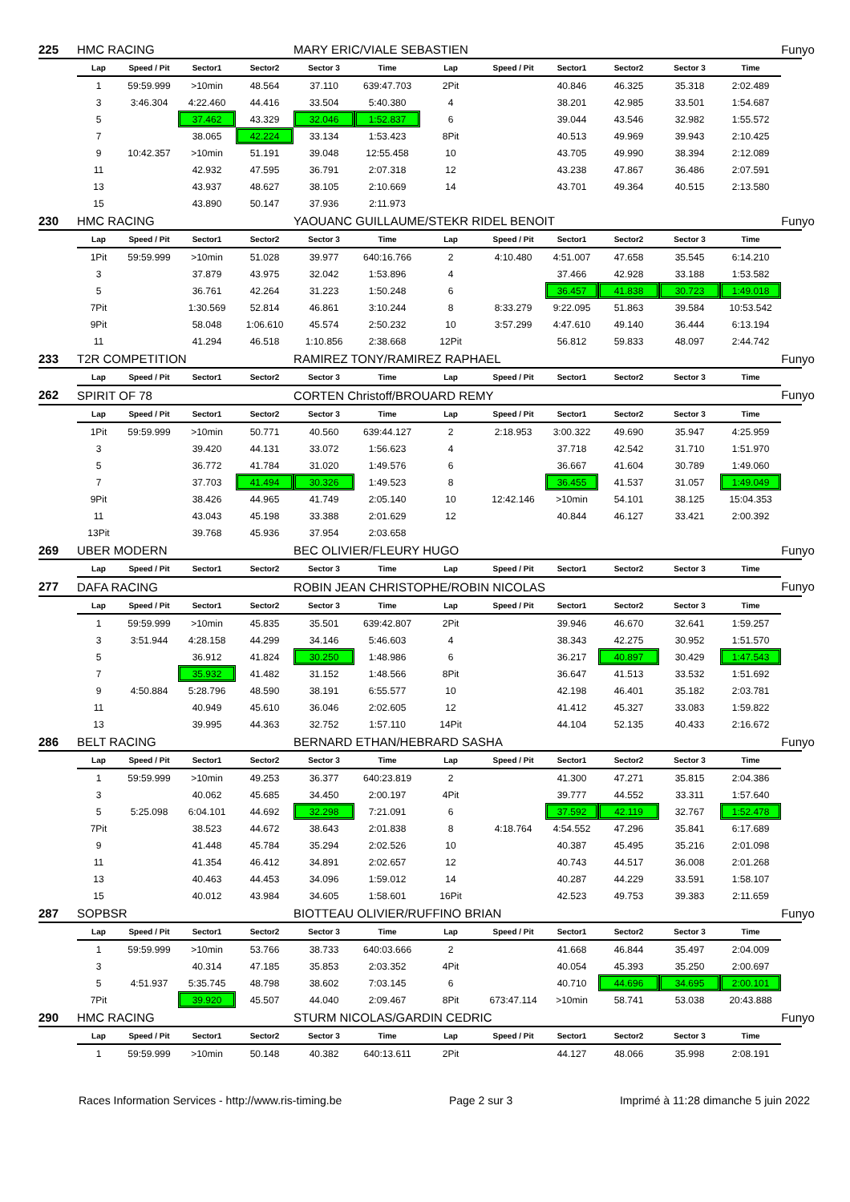| 225 | HMC RACING | | | | MARY ERIC/VIALE SEBASTIEN | | | | | | | | Funyo |
| | Lap | Speed / Pit | Sector1 | Sector2 | Sector 3 | Time | Lap | Speed / Pit | Sector1 | Sector2 | Sector 3 | Time | |
| | 1 | 59:59.999 | >10min | 48.564 | 37.110 | 639:47.703 | 2Pit | | 40.846 | 46.325 | 35.318 | 2:02.489 | |
| | 3 | 3:46.304 | 4:22.460 | 44.416 | 33.504 | 5:40.380 | 4 | | 38.201 | 42.985 | 33.501 | 1:54.687 | |
| | 5 | | 37.462 | 43.329 | 32.046 | 1:52.837 | 6 | | 39.044 | 43.546 | 32.982 | 1:55.572 | |
| | 7 | | 38.065 | 42.224 | 33.134 | 1:53.423 | 8Pit | | 40.513 | 49.969 | 39.943 | 2:10.425 | |
| | 9 | 10:42.357 | >10min | 51.191 | 39.048 | 12:55.458 | 10 | | 43.705 | 49.990 | 38.394 | 2:12.089 | |
| | 11 | | 42.932 | 47.595 | 36.791 | 2:07.318 | 12 | | 43.238 | 47.867 | 36.486 | 2:07.591 | |
| | 13 | | 43.937 | 48.627 | 38.105 | 2:10.669 | 14 | | 43.701 | 49.364 | 40.515 | 2:13.580 | |
| | 15 | | 43.890 | 50.147 | 37.936 | 2:11.973 | | | | | | | |
| 230 | HMC RACING | | | | YAOUANC GUILLAUME/STEKR RIDEL BENOIT | | | | | | | | Funyo |
| | Lap | Speed / Pit | Sector1 | Sector2 | Sector 3 | Time | Lap | Speed / Pit | Sector1 | Sector2 | Sector 3 | Time | |
| | 1Pit | 59:59.999 | >10min | 51.028 | 39.977 | 640:16.766 | 2 | 4:10.480 | 4:51.007 | 47.658 | 35.545 | 6:14.210 | |
| | 3 | | 37.879 | 43.975 | 32.042 | 1:53.896 | 4 | | 37.466 | 42.928 | 33.188 | 1:53.582 | |
| | 5 | | 36.761 | 42.264 | 31.223 | 1:50.248 | 6 | | 36.457 | 41.838 | 30.723 | 1:49.018 | |
| | 7Pit | | 1:30.569 | 52.814 | 46.861 | 3:10.244 | 8 | 8:33.279 | 9:22.095 | 51.863 | 39.584 | 10:53.542 | |
| | 9Pit | | 58.048 | 1:06.610 | 45.574 | 2:50.232 | 10 | 3:57.299 | 4:47.610 | 49.140 | 36.444 | 6:13.194 | |
| | 11 | | 41.294 | 46.518 | 1:10.856 | 2:38.668 | 12Pit | | 56.812 | 59.833 | 48.097 | 2:44.742 | |
| 233 | T2R COMPETITION | | | | RAMIREZ TONY/RAMIREZ RAPHAEL | | | | | | | | Funyo |
| | Lap | Speed / Pit | Sector1 | Sector2 | Sector 3 | Time | Lap | Speed / Pit | Sector1 | Sector2 | Sector 3 | Time | |
| 262 | SPIRIT OF 78 | | | | CORTEN Christoff/BROUARD REMY | | | | | | | | Funyo |
| | Lap | Speed / Pit | Sector1 | Sector2 | Sector 3 | Time | Lap | Speed / Pit | Sector1 | Sector2 | Sector 3 | Time | |
| | 1Pit | 59:59.999 | >10min | 50.771 | 40.560 | 639:44.127 | 2 | 2:18.953 | 3:00.322 | 49.690 | 35.947 | 4:25.959 | |
| | 3 | | 39.420 | 44.131 | 33.072 | 1:56.623 | 4 | | 37.718 | 42.542 | 31.710 | 1:51.970 | |
| | 5 | | 36.772 | 41.784 | 31.020 | 1:49.576 | 6 | | 36.667 | 41.604 | 30.789 | 1:49.060 | |
| | 7 | | 37.703 | 41.494 | 30.326 | 1:49.523 | 8 | | 36.455 | 41.537 | 31.057 | 1:49.049 | |
| | 9Pit | | 38.426 | 44.965 | 41.749 | 2:05.140 | 10 | 12:42.146 | >10min | 54.101 | 38.125 | 15:04.353 | |
| | 11 | | 43.043 | 45.198 | 33.388 | 2:01.629 | 12 | | 40.844 | 46.127 | 33.421 | 2:00.392 | |
| | 13Pit | | 39.768 | 45.936 | 37.954 | 2:03.658 | | | | | | | |
| 269 | UBER MODERN | | | | BEC OLIVIER/FLEURY HUGO | | | | | | | | Funyo |
| | Lap | Speed / Pit | Sector1 | Sector2 | Sector 3 | Time | Lap | Speed / Pit | Sector1 | Sector2 | Sector 3 | Time | |
| 277 | DAFA RACING | | | | ROBIN JEAN CHRISTOPHE/ROBIN NICOLAS | | | | | | | | Funyo |
| | Lap | Speed / Pit | Sector1 | Sector2 | Sector 3 | Time | Lap | Speed / Pit | Sector1 | Sector2 | Sector 3 | Time | |
| | 1 | 59:59.999 | >10min | 45.835 | 35.501 | 639:42.807 | 2Pit | | 39.946 | 46.670 | 32.641 | 1:59.257 | |
| | 3 | 3:51.944 | 4:28.158 | 44.299 | 34.146 | 5:46.603 | 4 | | 38.343 | 42.275 | 30.952 | 1:51.570 | |
| | 5 | | 36.912 | 41.824 | 30.250 | 1:48.986 | 6 | | 36.217 | 40.897 | 30.429 | 1:47.543 | |
| | 7 | | 35.932 | 41.482 | 31.152 | 1:48.566 | 8Pit | | 36.647 | 41.513 | 33.532 | 1:51.692 | |
| | 9 | 4:50.884 | 5:28.796 | 48.590 | 38.191 | 6:55.577 | 10 | | 42.198 | 46.401 | 35.182 | 2:03.781 | |
| | 11 | | 40.949 | 45.610 | 36.046 | 2:02.605 | 12 | | 41.412 | 45.327 | 33.083 | 1:59.822 | |
| | 13 | | 39.995 | 44.363 | 32.752 | 1:57.110 | 14Pit | | 44.104 | 52.135 | 40.433 | 2:16.672 | |
| 286 | BELT RACING | | | | BERNARD ETHAN/HEBRARD SASHA | | | | | | | | Funyo |
| | Lap | Speed / Pit | Sector1 | Sector2 | Sector 3 | Time | Lap | Speed / Pit | Sector1 | Sector2 | Sector 3 | Time | |
| | 1 | 59:59.999 | >10min | 49.253 | 36.377 | 640:23.819 | 2 | | 41.300 | 47.271 | 35.815 | 2:04.386 | |
| | 3 | | 40.062 | 45.685 | 34.450 | 2:00.197 | 4Pit | | 39.777 | 44.552 | 33.311 | 1:57.640 | |
| | 5 | 5:25.098 | 6:04.101 | 44.692 | 32.298 | 7:21.091 | 6 | | 37.592 | 42.119 | 32.767 | 1:52.478 | |
| | 7Pit | | 38.523 | 44.672 | 38.643 | 2:01.838 | 8 | 4:18.764 | 4:54.552 | 47.296 | 35.841 | 6:17.689 | |
| | 9 | | 41.448 | 45.784 | 35.294 | 2:02.526 | 10 | | 40.387 | 45.495 | 35.216 | 2:01.098 | |
| | 11 | | 41.354 | 46.412 | 34.891 | 2:02.657 | 12 | | 40.743 | 44.517 | 36.008 | 2:01.268 | |
| | 13 | | 40.463 | 44.453 | 34.096 | 1:59.012 | 14 | | 40.287 | 44.229 | 33.591 | 1:58.107 | |
| | 15 | | 40.012 | 43.984 | 34.605 | 1:58.601 | 16Pit | | 42.523 | 49.753 | 39.383 | 2:11.659 | |
| 287 | SOPBSR | | | | BIOTTEAU OLIVIER/RUFFINO BRIAN | | | | | | | | Funyo |
| | Lap | Speed / Pit | Sector1 | Sector2 | Sector 3 | Time | Lap | Speed / Pit | Sector1 | Sector2 | Sector 3 | Time | |
| | 1 | 59:59.999 | >10min | 53.766 | 38.733 | 640:03.666 | 2 | | 41.668 | 46.844 | 35.497 | 2:04.009 | |
| | 3 | | 40.314 | 47.185 | 35.853 | 2:03.352 | 4Pit | | 40.054 | 45.393 | 35.250 | 2:00.697 | |
| | 5 | 4:51.937 | 5:35.745 | 48.798 | 38.602 | 7:03.145 | 6 | | 40.710 | 44.696 | 34.695 | 2:00.101 | |
| | 7Pit | | 39.920 | 45.507 | 44.040 | 2:09.467 | 8Pit | 673:47.114 | >10min | 58.741 | 53.038 | 20:43.888 | |
| 290 | HMC RACING | | | | STURM NICOLAS/GARDIN CEDRIC | | | | | | | | Funyo |
| | Lap | Speed / Pit | Sector1 | Sector2 | Sector 3 | Time | Lap | Speed / Pit | Sector1 | Sector2 | Sector 3 | Time | |
| | 1 | 59:59.999 | >10min | 50.148 | 40.382 | 640:13.611 | 2Pit | | 44.127 | 48.066 | 35.998 | 2:08.191 | |
Races Information Services - http://www.ris-timing.be Page 2 sur 3 Imprimé à 11:28 dimanche 5 juin 2022